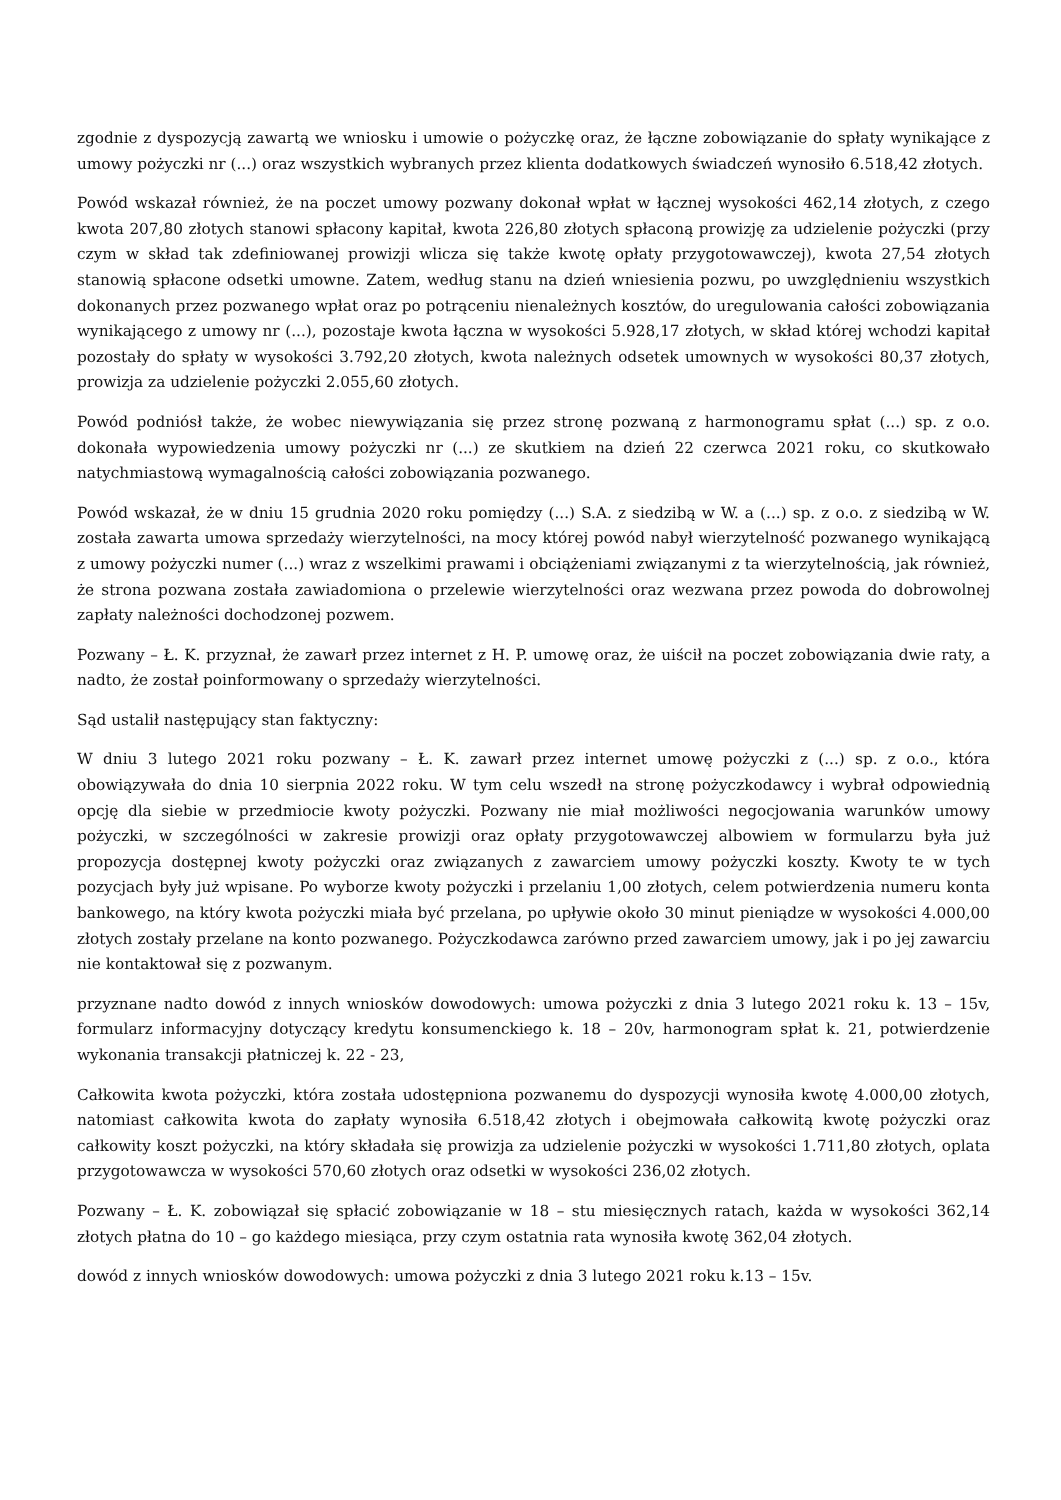zgodnie z dyspozycją zawartą we wniosku i umowie o pożyczkę oraz, że łączne zobowiązanie do spłaty wynikające z umowy pożyczki nr (...) oraz wszystkich wybranych przez klienta dodatkowych świadczeń wynosiło 6.518,42 złotych.
Powód wskazał również, że na poczet umowy pozwany dokonał wpłat w łącznej wysokości 462,14 złotych, z czego kwota 207,80 złotych stanowi spłacony kapitał, kwota 226,80 złotych spłaconą prowizję za udzielenie pożyczki (przy czym w skład tak zdefiniowanej prowizji wlicza się także kwotę opłaty przygotowawczej), kwota 27,54 złotych stanowią spłacone odsetki umowne. Zatem, według stanu na dzień wniesienia pozwu, po uwzględnieniu wszystkich dokonanych przez pozwanego wpłat oraz po potrąceniu nienależnych kosztów, do uregulowania całości zobowiązania wynikającego z umowy nr (...), pozostaje kwota łączna w wysokości 5.928,17 złotych, w skład której wchodzi kapitał pozostały do spłaty w wysokości 3.792,20 złotych, kwota należnych odsetek umownych w wysokości 80,37 złotych, prowizja za udzielenie pożyczki 2.055,60 złotych.
Powód podniósł także, że wobec niewywiązania się przez stronę pozwaną z harmonogramu spłat (...) sp. z o.o. dokonała wypowiedzenia umowy pożyczki nr (...) ze skutkiem na dzień 22 czerwca 2021 roku, co skutkowało natychmiastową wymagalnością całości zobowiązania pozwanego.
Powód wskazał, że w dniu 15 grudnia 2020 roku pomiędzy (...) S.A. z siedzibą w W. a (...) sp. z o.o. z siedzibą w W. została zawarta umowa sprzedaży wierzytelności, na mocy której powód nabył wierzytelność pozwanego wynikającą z umowy pożyczki numer (...) wraz z wszelkimi prawami i obciążeniami związanymi z ta wierzytelnością, jak również, że strona pozwana została zawiadomiona o przelewie wierzytelności oraz wezwana przez powoda do dobrowolnej zapłaty należności dochodzonej pozwem.
Pozwany – Ł. K. przyznał, że zawarł przez internet z H. P. umowę oraz, że uiścił na poczet zobowiązania dwie raty, a nadto, że został poinformowany o sprzedaży wierzytelności.
Sąd ustalił następujący stan faktyczny:
W dniu 3 lutego 2021 roku pozwany – Ł. K. zawarł przez internet umowę pożyczki z (...) sp. z o.o., która obowiązywała do dnia 10 sierpnia 2022 roku. W tym celu wszedł na stronę pożyczkodawcy i wybrał odpowiednią opcję dla siebie w przedmiocie kwoty pożyczki. Pozwany nie miał możliwości negocjowania warunków umowy pożyczki, w szczególności w zakresie prowizji oraz opłaty przygotowawczej albowiem w formularzu była już propozycja dostępnej kwoty pożyczki oraz związanych z zawarciem umowy pożyczki koszty. Kwoty te w tych pozycjach były już wpisane. Po wyborze kwoty pożyczki i przelaniu 1,00 złotych, celem potwierdzenia numeru konta bankowego, na który kwota pożyczki miała być przelana, po upływie około 30 minut pieniądze w wysokości 4.000,00 złotych zostały przelane na konto pozwanego. Pożyczkodawca zarówno przed zawarciem umowy, jak i po jej zawarciu nie kontaktował się z pozwanym.
przyznane nadto dowód z innych wniosków dowodowych: umowa pożyczki z dnia 3 lutego 2021 roku k. 13 – 15v, formularz informacyjny dotyczący kredytu konsumenckiego k. 18 – 20v, harmonogram spłat k. 21, potwierdzenie wykonania transakcji płatniczej k. 22 - 23,
Całkowita kwota pożyczki, która została udostępniona pozwanemu do dyspozycji wynosiła kwotę 4.000,00 złotych, natomiast całkowita kwota do zapłaty wynosiła 6.518,42 złotych i obejmowała całkowitą kwotę pożyczki oraz całkowity koszt pożyczki, na który składała się prowizja za udzielenie pożyczki w wysokości 1.711,80 złotych, oplata przygotowawcza w wysokości 570,60 złotych oraz odsetki w wysokości 236,02 złotych.
Pozwany – Ł. K. zobowiązał się spłacić zobowiązanie w 18 – stu miesięcznych ratach, każda w wysokości 362,14 złotych płatna do 10 – go każdego miesiąca, przy czym ostatnia rata wynosiła kwotę 362,04 złotych.
dowód z innych wniosków dowodowych: umowa pożyczki z dnia 3 lutego 2021 roku k.13 – 15v.